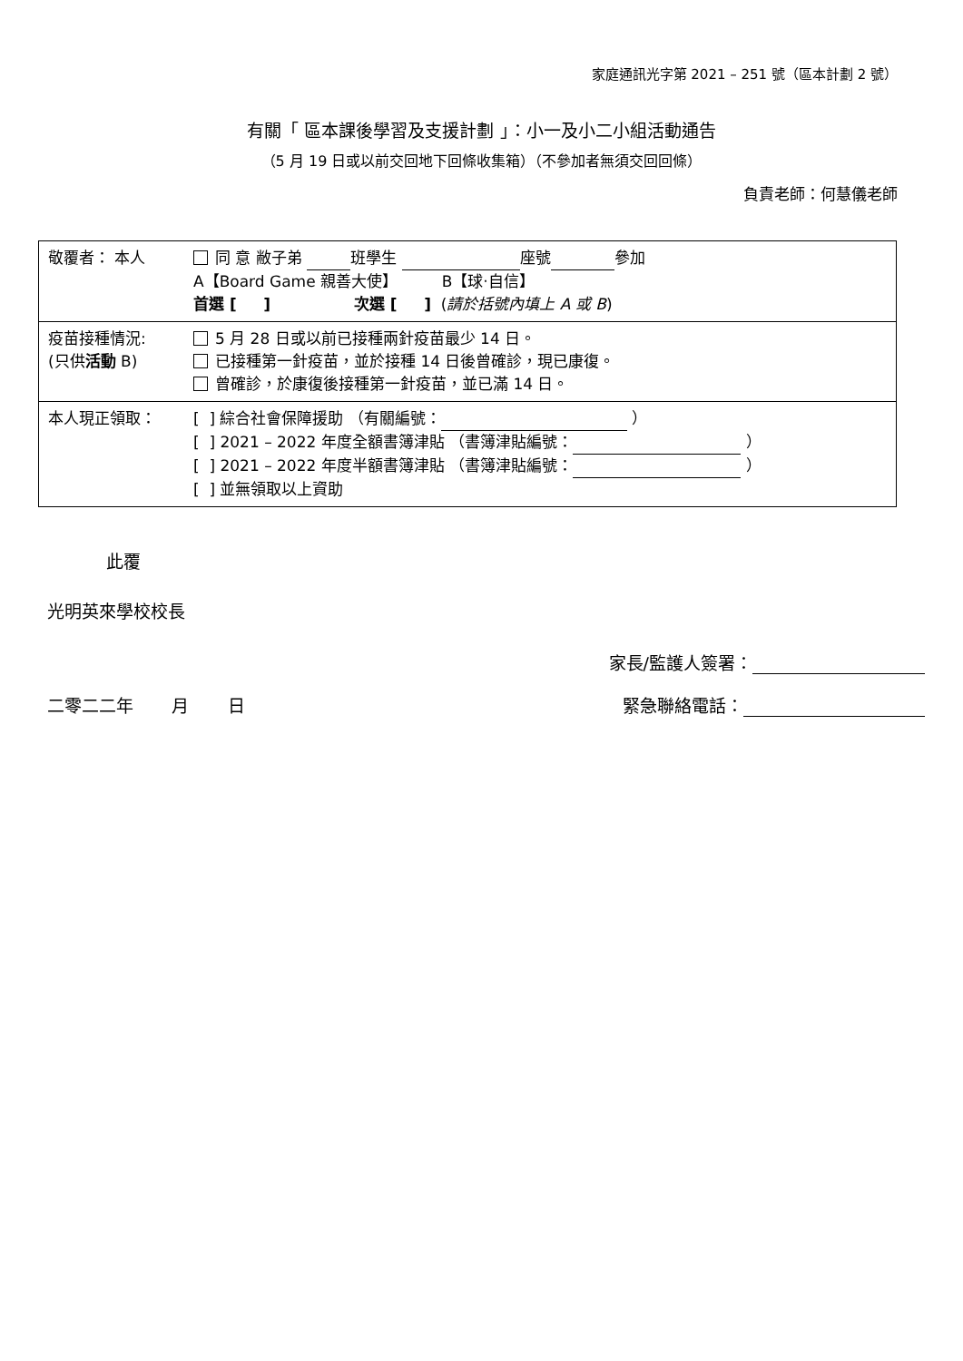家庭通訊光字第 2021 – 251 號（區本計劃 2 號）
有關「 區本課後學習及支援計劃 」：小一及小二小組活動通告
（5 月 19 日或以前交回地下回條收集箱）（不參加者無須交回回條）
負責老師：何慧儀老師
| 敬覆者： 本人 | 同 意 敝子弟 班學生 座號 參加 A【Board Game 親善大使】 B【球‧自信】 首選 [ ] 次選 [ ] ( 請於括號內填上 A 或 B ) |
| 疫苗接種情況: (只供 活動 B) | 5 月 28 日或以前已接種兩針疫苗最少 14 日。 已接種第一針疫苗，並於接種 14 日後曾確診，現已康復。 曾確診，於康復後接種第一針疫苗，並已滿 14 日。 |
| 本人現正領取： | [ ] 綜合社會保障援助 （有關編號： ） [ ] 2021 – 2022 年度全額書簿津貼 （書簿津貼編號： ） [ ] 2021 – 2022 年度半額書簿津貼 （書簿津貼編號： ） [ ] 並無領取以上資助 |
此覆
光明英來學校校長
家長/監護人簽署：
二零二二年 月 日 緊急聯絡電話：